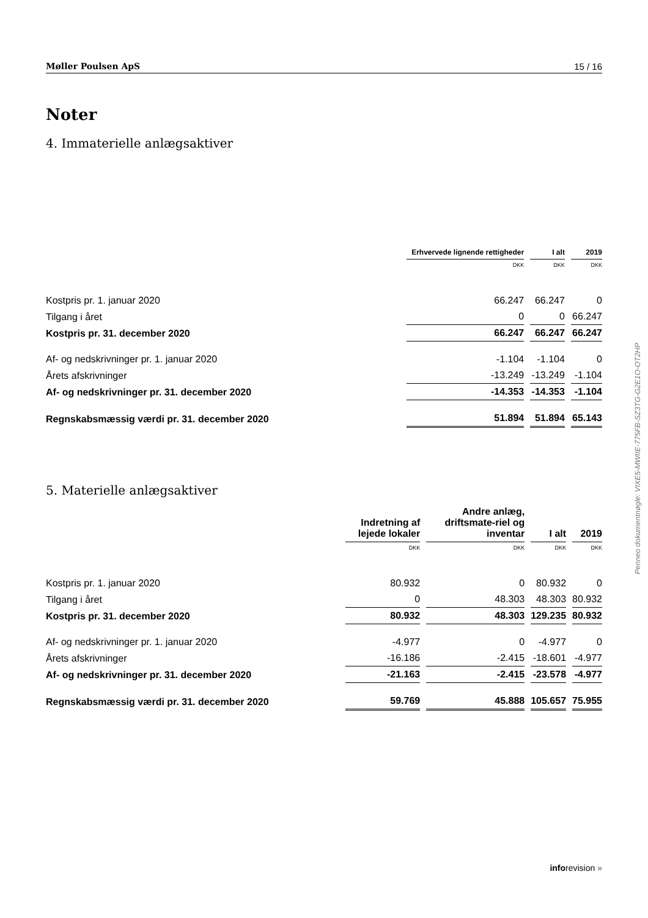Møller Poulsen ApS 15 / 16
Noter
4. Immaterielle anlægsaktiver
| | Erhvervede lignende rettigheder | I alt | 2019 |
| | DKK | DKK | DKK |
| Kostpris pr. 1. januar 2020 | 66.247 | 66.247 | 0 |
| Tilgang i året | 0 | 0 | 66.247 |
| Kostpris pr. 31. december 2020 | 66.247 | 66.247 | 66.247 |
| Af- og nedskrivninger pr. 1. januar 2020 | -1.104 | -1.104 | 0 |
| Årets afskrivninger | -13.249 | -13.249 | -1.104 |
| Af- og nedskrivninger pr. 31. december 2020 | -14.353 | -14.353 | -1.104 |
| Regnskabsmæssig værdi pr. 31. december 2020 | 51.894 | 51.894 | 65.143 |
5. Materielle anlægsaktiver
| | Indretning af lejede lokaler | Andre anlæg, driftsmate-riel og inventar | I alt | 2019 |
| | DKK | DKK | DKK | DKK |
| Kostpris pr. 1. januar 2020 | 80.932 | 0 | 80.932 | 0 |
| Tilgang i året | 0 | 48.303 | 48.303 | 80.932 |
| Kostpris pr. 31. december 2020 | 80.932 | 48.303 | 129.235 | 80.932 |
| Af- og nedskrivninger pr. 1. januar 2020 | -4.977 | 0 | -4.977 | 0 |
| Årets afskrivninger | -16.186 | -2.415 | -18.601 | -4.977 |
| Af- og nedskrivninger pr. 31. december 2020 | -21.163 | -2.415 | -23.578 | -4.977 |
| Regnskabsmæssig værdi pr. 31. december 2020 | 59.769 | 45.888 | 105.657 | 75.955 |
Penneo dokumentnøgle: VIXE5-MWIIE-775FB-SZ3TG-G2E1O-OT2HP
inforevision »